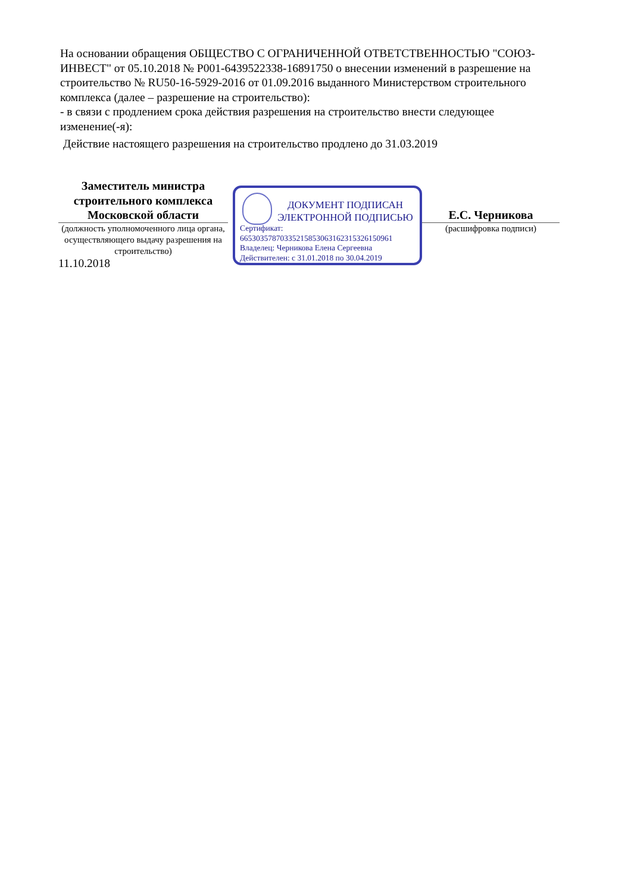На основании обращения ОБЩЕСТВО С ОГРАНИЧЕННОЙ ОТВЕТСТВЕННОСТЬЮ "СОЮЗ-ИНВЕСТ" от 05.10.2018 № P001-6439522338-16891750 о внесении изменений в разрешение на строительство № RU50-16-5929-2016 от 01.09.2016 выданного Министерством строительного комплекса (далее – разрешение на строительство):
- в связи с продлением срока действия разрешения на строительство внести следующее изменение(-я):
Действие настоящего разрешения на строительство продлено до 31.03.2019
Заместитель министра строительного комплекса Московской области
(должность уполномоченного лица органа, осуществляющего выдачу разрешения на строительство)
11.10.2018
ДОКУМЕНТ ПОДПИСАН
ЭЛЕКТРОННОЙ ПОДПИСЬЮ
Сертификат:
66530357870335215853063162315326150961
Владелец: Черникова Елена Сергеевна
Действителен: с 31.01.2018 по 30.04.2019
Е.С. Черникова
(расшифровка подписи)